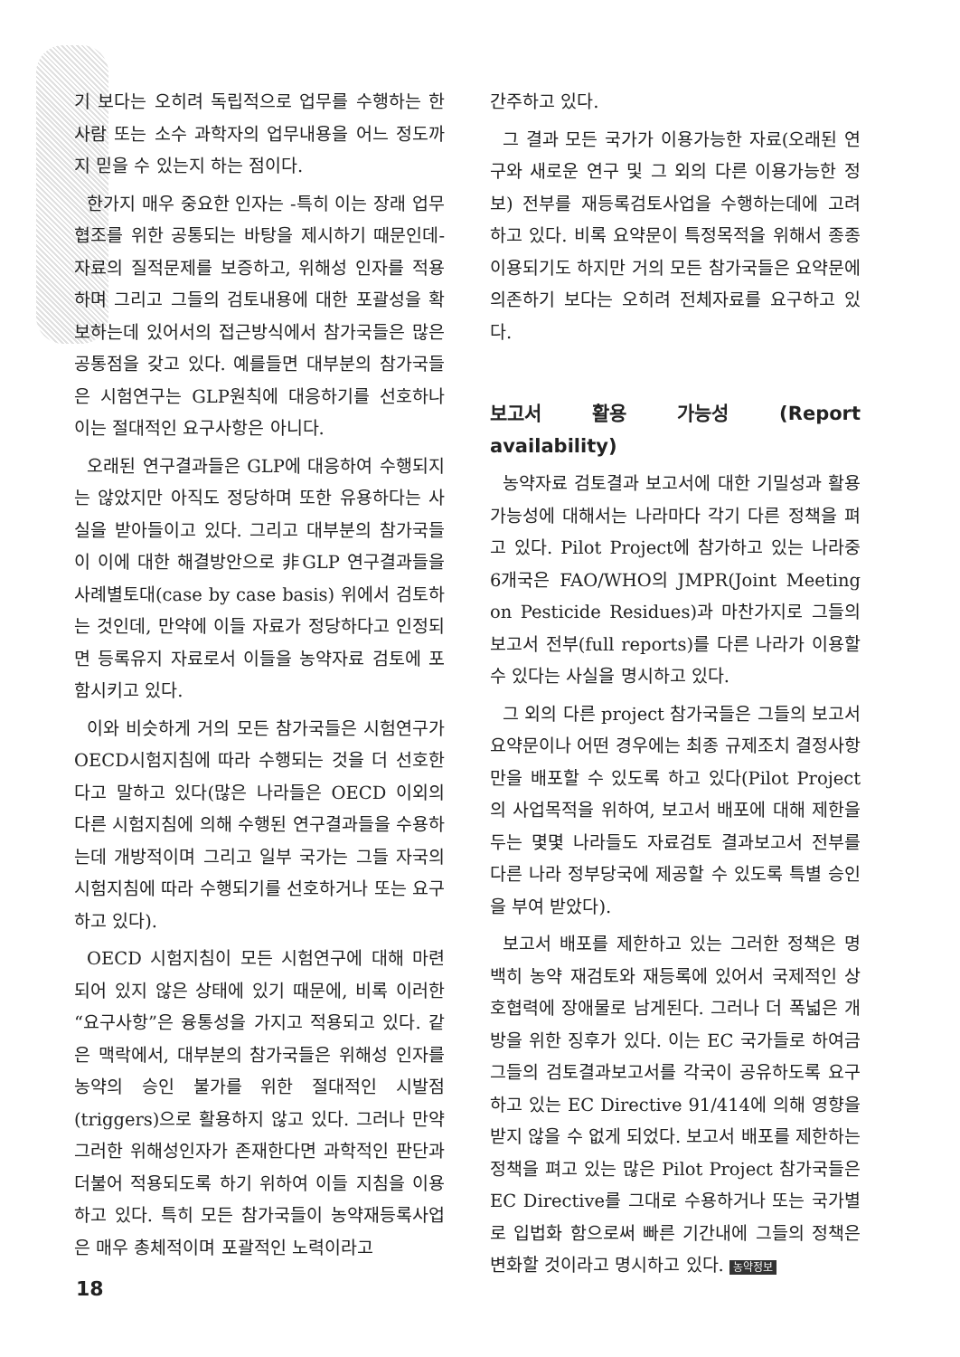기 보다는 오히려 독립적으로 업무를 수행하는 한 사람 또는 소수 과학자의 업무내용을 어느 정도까지 믿을 수 있는지 하는 점이다.
한가지 매우 중요한 인자는 -특히 이는 장래 업무협조를 위한 공통되는 바탕을 제시하기 때문인데- 자료의 질적문제를 보증하고, 위해성 인자를 적용하며 그리고 그들의 검토내용에 대한 포괄성을 확보하는데 있어서의 접근방식에서 참가국들은 많은 공통점을 갖고 있다. 예를들면 대부분의 참가국들은 시험연구는 GLP원칙에 대응하기를 선호하나 이는 절대적인 요구사항은 아니다.
오래된 연구결과들은 GLP에 대응하여 수행되지는 않았지만 아직도 정당하며 또한 유용하다는 사실을 받아들이고 있다. 그리고 대부분의 참가국들이 이에 대한 해결방안으로 非GLP 연구결과들을 사례별토대(case by case basis) 위에서 검토하는 것인데, 만약에 이들 자료가 정당하다고 인정되면 등록유지 자료로서 이들을 농약자료 검토에 포함시키고 있다.
이와 비슷하게 거의 모든 참가국들은 시험연구가 OECD시험지침에 따라 수행되는 것을 더 선호한다고 말하고 있다(많은 나라들은 OECD 이외의 다른 시험지침에 의해 수행된 연구결과들을 수용하는데 개방적이며 그리고 일부 국가는 그들 자국의 시험지침에 따라 수행되기를 선호하거나 또는 요구하고 있다).
OECD 시험지침이 모든 시험연구에 대해 마련되어 있지 않은 상태에 있기 때문에, 비록 이러한 “요구사항”은 융통성을 가지고 적용되고 있다. 같은 맥락에서, 대부분의 참가국들은 위해성 인자를 농약의 승인 불가를 위한 절대적인 시발점(triggers)으로 활용하지 않고 있다. 그러나 만약 그러한 위해성인자가 존재한다면 과학적인 판단과 더불어 적용되도록 하기 위하여 이들 지침을 이용하고 있다. 특히 모든 참가국들이 농약재등록사업은 매우 총체적이며 포괄적인 노력이라고
간주하고 있다.
그 결과 모든 국가가 이용가능한 자료(오래된 연구와 새로운 연구 및 그 외의 다른 이용가능한 정보) 전부를 재등록검토사업을 수행하는데에 고려하고 있다. 비록 요약문이 특정목적을 위해서 종종 이용되기도 하지만 거의 모든 참가국들은 요약문에 의존하기 보다는 오히려 전체자료를 요구하고 있다.
보고서 활용 가능성 (Report availability)
농약자료 검토결과 보고서에 대한 기밀성과 활용가능성에 대해서는 나라마다 각기 다른 정책을 펴고 있다. Pilot Project에 참가하고 있는 나라중 6개국은 FAO/WHO의 JMPR(Joint Meeting on Pesticide Residues)과 마찬가지로 그들의 보고서 전부(full reports)를 다른 나라가 이용할 수 있다는 사실을 명시하고 있다.
그 외의 다른 project 참가국들은 그들의 보고서 요약문이나 어떤 경우에는 최종 규제조치 결정사항만을 배포할 수 있도록 하고 있다(Pilot Project의 사업목적을 위하여, 보고서 배포에 대해 제한을 두는 몇몇 나라들도 자료검토 결과보고서 전부를 다른 나라 정부당국에 제공할 수 있도록 특별 승인을 부여 받았다).
보고서 배포를 제한하고 있는 그러한 정책은 명백히 농약 재검토와 재등록에 있어서 국제적인 상호협력에 장애물로 남게된다. 그러나 더 폭넓은 개방을 위한 징후가 있다. 이는 EC 국가들로 하여금 그들의 검토결과보고서를 각국이 공유하도록 요구하고 있는 EC Directive 91/414에 의해 영향을 받지 않을 수 없게 되었다. 보고서 배포를 제한하는 정책을 펴고 있는 많은 Pilot Project 참가국들은 EC Directive를 그대로 수용하거나 또는 국가별로 입법화 함으로써 빠른 기간내에 그들의 정책은 변화할 것이라고 명시하고 있다. 농약정보
18